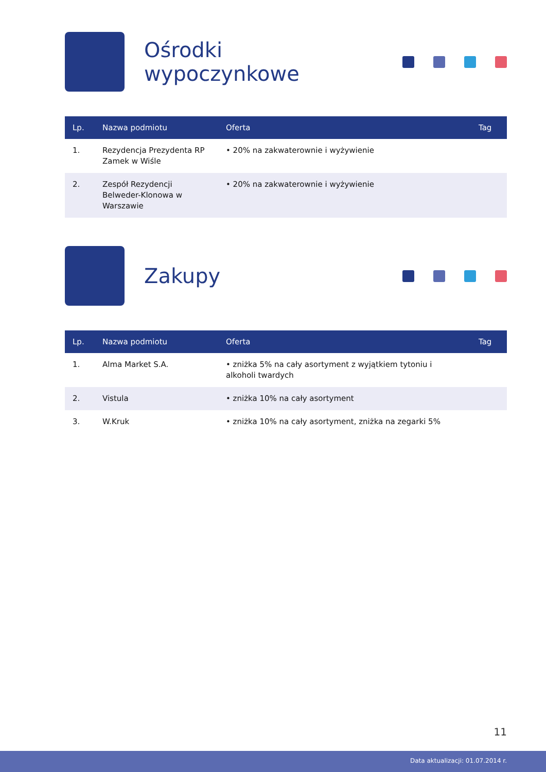Ośrodki wypoczynkowe
| Lp. | Nazwa podmiotu | Oferta | Tag |
| --- | --- | --- | --- |
| 1. | Rezydencja Prezydenta RP Zamek w Wiśle | • 20% na zakwaterownie i wyżywienie | |
| 2. | Zespół Rezydencji Belweder-Klonowa w Warszawie | • 20% na zakwaterownie i wyżywienie | |
Zakupy
| Lp. | Nazwa podmiotu | Oferta | Tag |
| --- | --- | --- | --- |
| 1. | Alma Market S.A. | • zniżka 5% na cały asortyment z wyjątkiem tytoniu i alkoholi twardych | |
| 2. | Vistula | • zniżka 10% na cały asortyment | |
| 3. | W.Kruk | • zniżka 10% na cały asortyment, zniżka na zegarki 5% | |
11
Data aktualizacji: 01.07.2014 r.